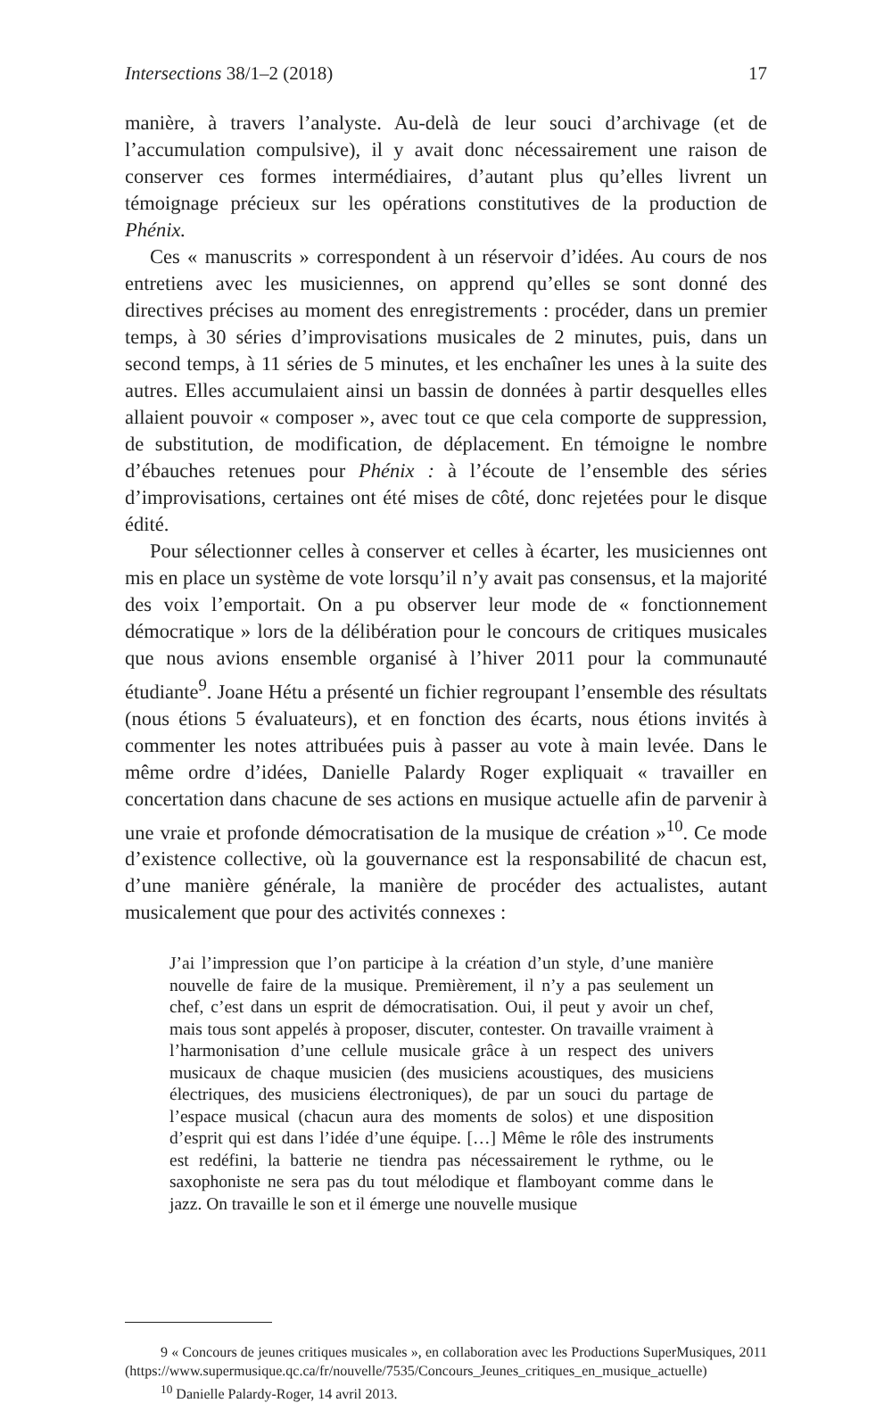Intersections 38/1–2 (2018) 17
manière, à travers l’analyste. Au-delà de leur souci d’archivage (et de l’accumulation compulsive), il y avait donc nécessairement une raison de conserver ces formes intermédiaires, d’autant plus qu’elles livrent un témoignage précieux sur les opérations constitutives de la production de Phénix.
Ces « manuscrits » correspondent à un réservoir d’idées. Au cours de nos entretiens avec les musiciennes, on apprend qu’elles se sont donné des directives précises au moment des enregistrements : procéder, dans un premier temps, à 30 séries d’improvisations musicales de 2 minutes, puis, dans un second temps, à 11 séries de 5 minutes, et les enchaîner les unes à la suite des autres. Elles accumulaient ainsi un bassin de données à partir desquelles elles allaient pouvoir « composer », avec tout ce que cela comporte de suppression, de substitution, de modification, de déplacement. En témoigne le nombre d’ébauches retenues pour Phénix : à l’écoute de l’ensemble des séries d’improvisations, certaines ont été mises de côté, donc rejetées pour le disque édité.
Pour sélectionner celles à conserver et celles à écarter, les musiciennes ont mis en place un système de vote lorsqu’il n’y avait pas consensus, et la majorité des voix l’emportait. On a pu observer leur mode de « fonctionnement démocratique » lors de la délibération pour le concours de critiques musicales que nous avions ensemble organisé à l’hiver 2011 pour la communauté étudiante<sup>9</sup>. Joane Hétu a présenté un fichier regroupant l’ensemble des résultats (nous étions 5 évaluateurs), et en fonction des écarts, nous étions invités à commenter les notes attribuées puis à passer au vote à main levée. Dans le même ordre d’idées, Danielle Palardy Roger expliquait « travailler en concertation dans chacune de ses actions en musique actuelle afin de parvenir à une vraie et profonde démocratisation de la musique de création »<sup>10</sup>. Ce mode d’existence collective, où la gouvernance est la responsabilité de chacun est, d’une manière générale, la manière de procéder des actualistes, autant musicalement que pour des activités connexes :
J’ai l’impression que l’on participe à la création d’un style, d’une manière nouvelle de faire de la musique. Premièrement, il n’y a pas seulement un chef, c’est dans un esprit de démocratisation. Oui, il peut y avoir un chef, mais tous sont appelés à proposer, discuter, contester. On travaille vraiment à l’harmonisation d’une cellule musicale grâce à un respect des univers musicaux de chaque musicien (des musiciens acoustiques, des musiciens électriques, des musiciens électroniques), de par un souci du partage de l’espace musical (chacun aura des moments de solos) et une disposition d’esprit qui est dans l’idée d’une équipe. […] Même le rôle des instruments est redéfini, la batterie ne tiendra pas nécessairement le rythme, ou le saxophoniste ne sera pas du tout mélodique et flamboyant comme dans le jazz. On travaille le son et il émerge une nouvelle musique
9 « Concours de jeunes critiques musicales », en collaboration avec les Productions SuperMusiques, 2011 (https://www.supermusique.qc.ca/fr/nouvelle/7535/Concours_Jeunes_critiques_en_musique_actuelle)
<sup>10</sup> Danielle Palardy-Roger, 14 avril 2013.